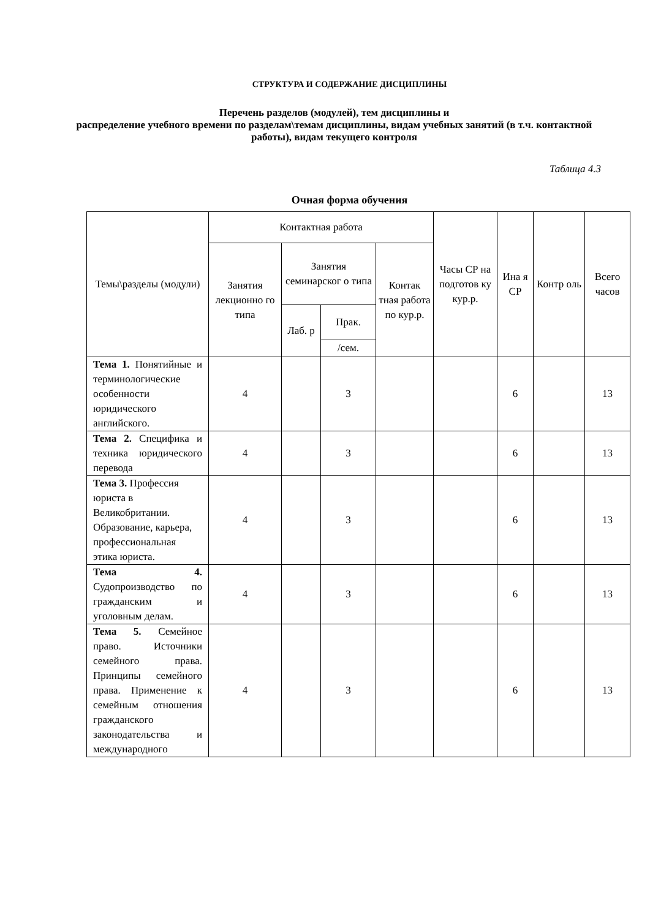СТРУКТУРА И СОДЕРЖАНИЕ ДИСЦИПЛИНЫ
Перечень разделов (модулей), тем дисциплины и
распределение учебного времени по разделам\темам дисциплины, видам учебных занятий (в т.ч. контактной работы), видам текущего контроля
Таблица 4.3
Очная форма обучения
| Темы\разделы (модули) | Контактная работа | | | | Часы СР на подготов ку кур.р. | Ина я СР | Контр оль | Всего часов |
| --- | --- | --- | --- | --- | --- | --- | --- | --- |
| | Занятия лекционно го типа | Занятия семинарског о типа | | Контак тная работа по кур.р. | | | | |
| | | Лаб. р | Прак. | | | | | |
| | | | /сем. | | | | | |
| Тема 1. Понятийные и терминологические особенности юридического английского. | 4 | | 3 | | | 6 | | 13 |
| Тема 2. Специфика и техника юридического перевода | 4 | | 3 | | | 6 | | 13 |
| Тема 3. Профессия юриста в Великобритании. Образование, карьера, профессиональная этика юриста. | 4 | | 3 | | | 6 | | 13 |
| Тема 4. Судопроизводство по гражданским и уголовным делам. | 4 | | 3 | | | 6 | | 13 |
| Тема 5. Семейное право. Источники семейного права. Принципы семейного права. Применение к семейным отношения гражданского законодательства и международного | 4 | | 3 | | | 6 | | 13 |